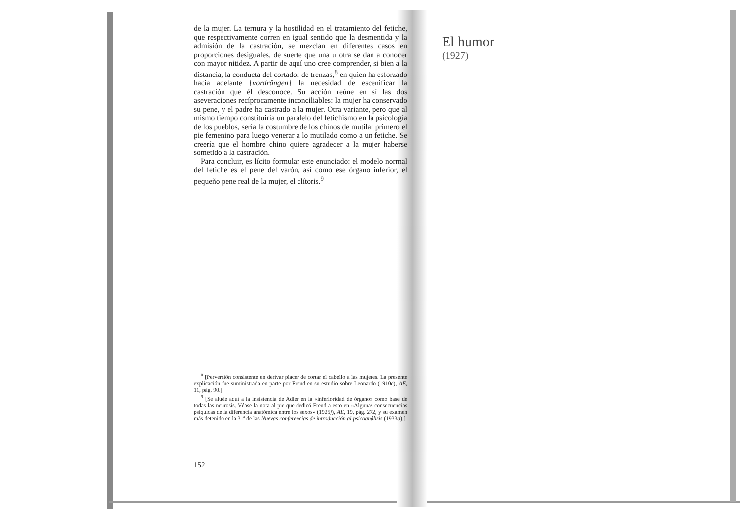de la mujer. La ternura y la hostilidad en el tratamiento del fetiche, que respectivamente corren en igual sentido que la desmentida y la admisión de la castración, se mezclan en diferentes casos en proporciones desiguales, de suerte que una u otra se dan a conocer con mayor nitidez. A partir de aquí uno cree comprender, si bien a la distancia, la conducta del cortador de trenzas,<sup>8</sup> en quien ha esforzado hacia adelante {vordrängen} la necesidad de escenificar la castración que él desconoce. Su acción reúne en sí las dos aseveraciones recíprocamente inconciliables: la mujer ha conservado su pene, y el padre ha castrado a la mujer. Otra variante, pero que al mismo tiempo constituiría un paralelo del fetichismo en la psicología de los pueblos, sería la costumbre de los chinos de mutilar primero el pie femenino para luego venerar a lo mutilado como a un fetiche. Se creería que el hombre chino quiere agradecer a la mujer haberse sometido a la castración.
Para concluir, es lícito formular este enunciado: el modelo normal del fetiche es el pene del varón, así como ese órgano inferior, el pequeño pene real de la mujer, el clítoris.<sup>9</sup>
<sup>8</sup> [Perversión consistente en derivar placer de cortar el cabello a las mujeres. La presente explicación fue suministrada en parte por Freud en su estudio sobre Leonardo (1910c), AE, 11, pág. 90.]
<sup>9</sup> [Se alude aquí a la insistencia de Adler en la «inferioridad de órgano» como base de todas las neurosis. Véase la nota al pie que dedicó Freud a esto en «Algunas consecuencias psíquicas de la diferencia anatómica entre los sexos» (1925j), AE, 19, pág. 272, y su examen más detenido en la 31ª de las Nuevas conferencias de introducción al psicoanálisis (1933a).]
152
El humor
(1927)